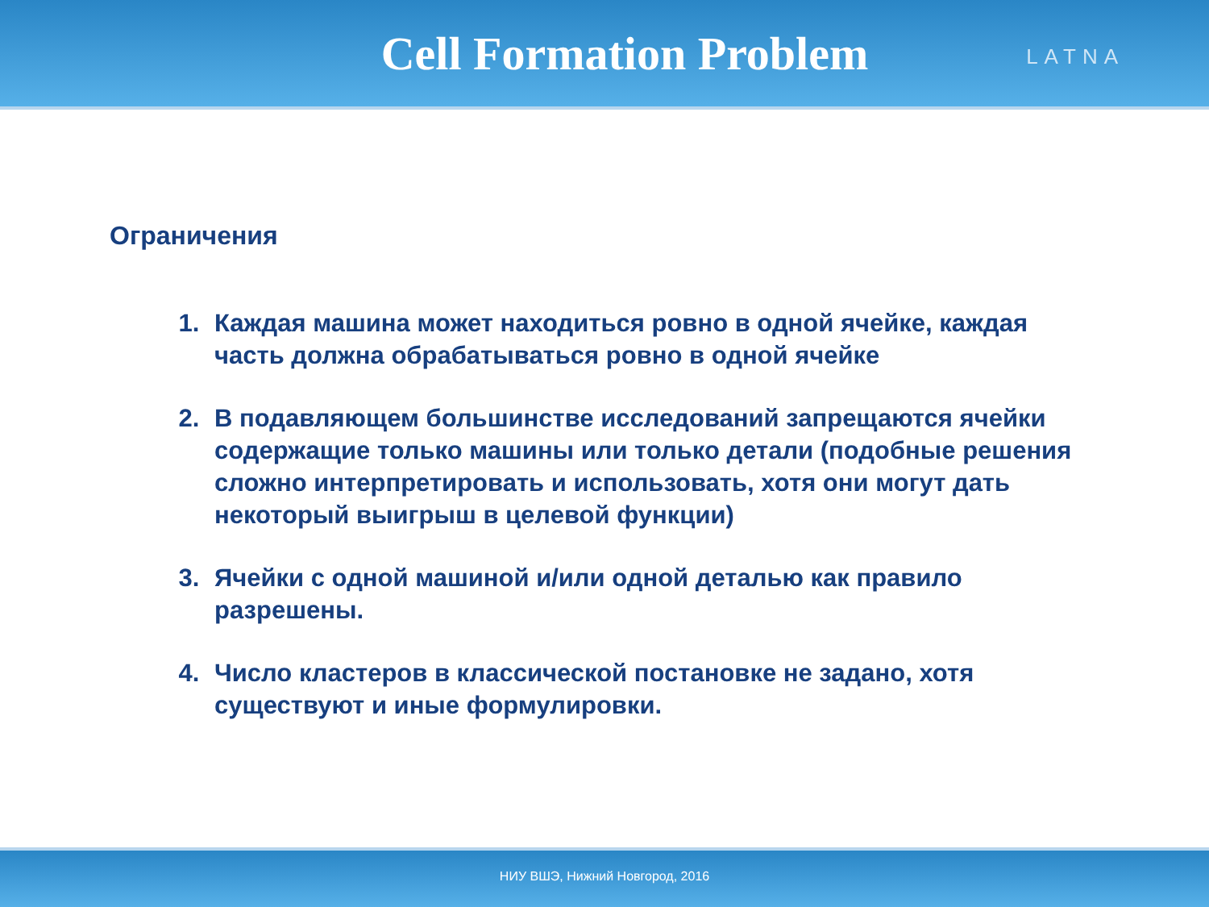Cell Formation Problem
LATNA
Ограничения
1. Каждая машина может находиться ровно в одной ячейке, каждая часть должна обрабатываться ровно в одной ячейке
2. В подавляющем большинстве исследований запрещаются ячейки содержащие только машины или только детали (подобные решения сложно интерпретировать и использовать, хотя они могут дать некоторый выигрыш в целевой функции)
3. Ячейки с одной машиной и/или одной деталью как правило разрешены.
4. Число кластеров в классической постановке не задано, хотя существуют и иные формулировки.
НИУ ВШЭ, Нижний Новгород, 2016